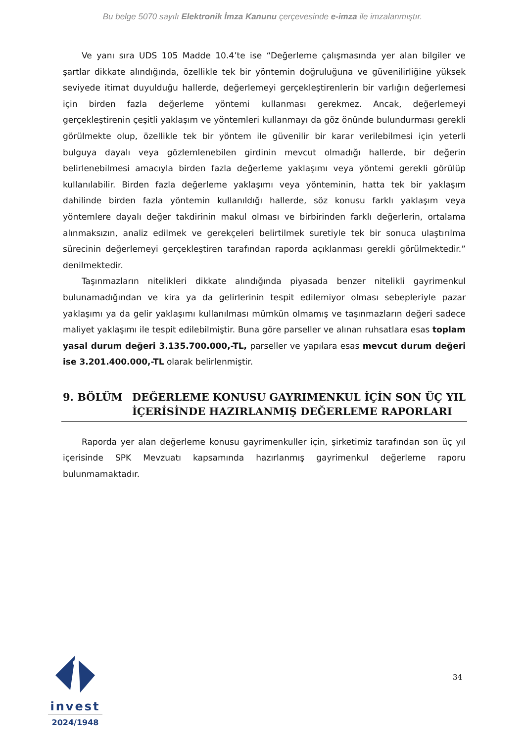Bu belge 5070 sayılı Elektronik İmza Kanunu çerçevesinde e-imza ile imzalanmıştır.
Ve yanı sıra UDS 105 Madde 10.4’te ise “Değerleme çalışmasında yer alan bilgiler ve şartlar dikkate alındığında, özellikle tek bir yöntemin doğruluğuna ve güvenilirliğine yüksek seviyede itimat duyulduğu hallerde, değerlemeyi gerçekleştirenlerin bir varlığın değerlemesi için birden fazla değerleme yöntemi kullanması gerekmez. Ancak, değerlemeyi gerçekleştirenin çeşitli yaklaşım ve yöntemleri kullanmayı da göz önünde bulundurması gerekli görülmekte olup, özellikle tek bir yöntem ile güvenilir bir karar verilebilmesi için yeterli bulguya dayalı veya gözlemlenebilen girdinin mevcut olmadığı hallerde, bir değerin belirlenebilmesi amacıyla birden fazla değerleme yaklaşımı veya yöntemi gerekli görülüp kullanılabilir. Birden fazla değerleme yaklaşımı veya yönteminin, hatta tek bir yaklaşım dahilinde birden fazla yöntemin kullanıldığı hallerde, söz konusu farklı yaklaşım veya yöntemlere dayalı değer takdirinin makul olması ve birbirinden farklı değerlerin, ortalama alınmaksızın, analiz edilmek ve gerekçeleri belirtilmek suretiyle tek bir sonuca ulaştırılma sürecinin değerlemeyi gerçekleştiren tarafından raporda açıklanması gerekli görülmektedir.” denilmektedir.
Taşınmazların nitelikleri dikkate alındığında piyasada benzer nitelikli gayrimenkul bulunamadığından ve kira ya da gelirlerinin tespit edilemiyor olması sebepleriyle pazar yaklaşımı ya da gelir yaklaşımı kullanılması mümkün olmamış ve taşınmazların değeri sadece maliyet yaklaşımı ile tespit edilebilmiştir. Buna göre parseller ve alınan ruhsatlara esas toplam yasal durum değeri 3.135.700.000,-TL, parseller ve yapılara esas mevcut durum değeri ise 3.201.400.000,-TL olarak belirlenmiştir.
9. BÖLÜM DEĞERLEME KONUSU GAYRIMENKUL İÇİN SON ÜÇ YIL İÇERİSİNDE HAZIRLANMIŞ DEĞERLEME RAPORLARI
Raporda yer alan değerleme konusu gayrimenkuller için, şirketimiz tarafından son üç yıl içerisinde SPK Mevzuatı kapsamında hazırlanmış gayrimenkul değerleme raporu bulunmamaktadır.
invest
2024/1948
34